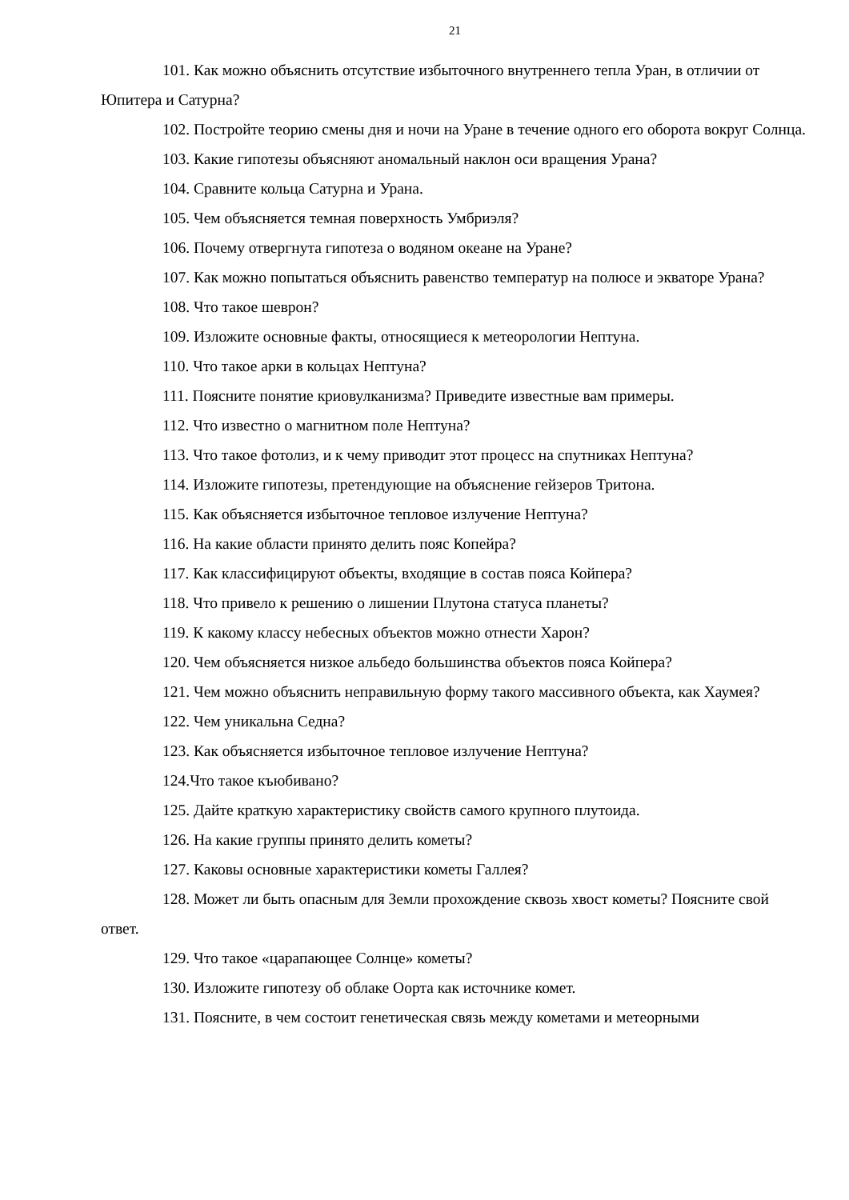21
101. Как можно объяснить отсутствие избыточного внутреннего тепла Уран, в отличии от Юпитера и Сатурна?
102. Постройте теорию смены дня и ночи на Уране в течение одного его оборота вокруг Солнца.
103. Какие гипотезы объясняют аномальный наклон оси вращения Урана?
104. Сравните кольца Сатурна и Урана.
105. Чем объясняется темная поверхность Умбриэля?
106. Почему отвергнута гипотеза о водяном океане на Уране?
107. Как можно попытаться объяснить равенство температур на полюсе и экваторе Урана?
108. Что такое шеврон?
109. Изложите основные факты, относящиеся к метеорологии Нептуна.
110. Что такое арки в кольцах Нептуна?
111. Поясните понятие криовулканизма? Приведите известные вам примеры.
112. Что известно о магнитном поле Нептуна?
113. Что такое фотолиз, и к чему приводит этот процесс на спутниках Нептуна?
114. Изложите гипотезы, претендующие на объяснение гейзеров Тритона.
115. Как объясняется избыточное тепловое излучение Нептуна?
116. На какие области принято делить пояс Копейра?
117. Как классифицируют объекты, входящие в состав пояса Койпера?
118. Что привело к решению о лишении Плутона статуса планеты?
119. К какому классу небесных объектов можно отнести Харон?
120. Чем объясняется низкое альбедо большинства объектов пояса Койпера?
121. Чем можно объяснить неправильную форму такого массивного объекта, как Хаумея?
122. Чем уникальна Седна?
123. Как объясняется избыточное тепловое излучение Нептуна?
124.Что такое къюбивано?
125. Дайте краткую характеристику свойств самого крупного плутоида.
126. На какие группы принято делить кометы?
127. Каковы основные характеристики кометы Галлея?
128. Может ли быть опасным для Земли прохождение сквозь хвост кометы? Поясните свой ответ.
129. Что такое «царапающее Солнце» кометы?
130. Изложите гипотезу об облаке Оорта как источнике комет.
131. Поясните, в чем состоит генетическая связь между кометами и метеорными